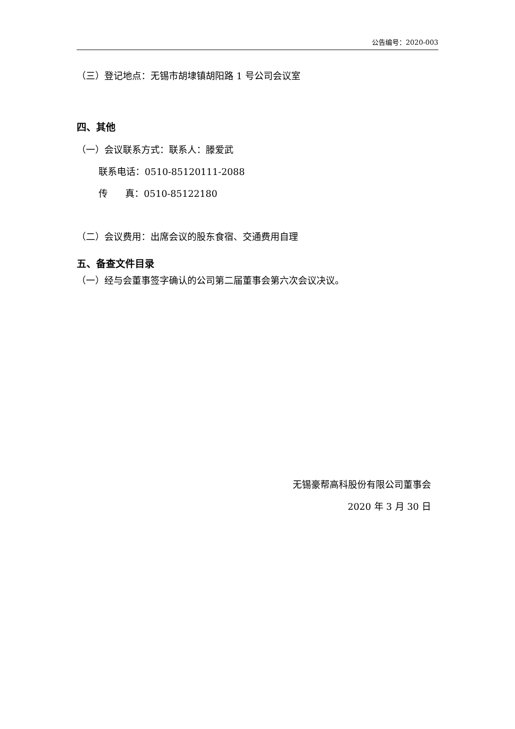公告编号：2020-003
（三）登记地点：无锡市胡埭镇胡阳路 1 号公司会议室
四、其他
（一）会议联系方式：联系人：滕爱武
联系电话：0510-85120111-2088
传 真：0510-85122180
（二）会议费用：出席会议的股东食宿、交通费用自理
五、备查文件目录
（一）经与会董事签字确认的公司第二届董事会第六次会议决议。
无锡豪帮高科股份有限公司董事会
2020 年 3 月 30 日